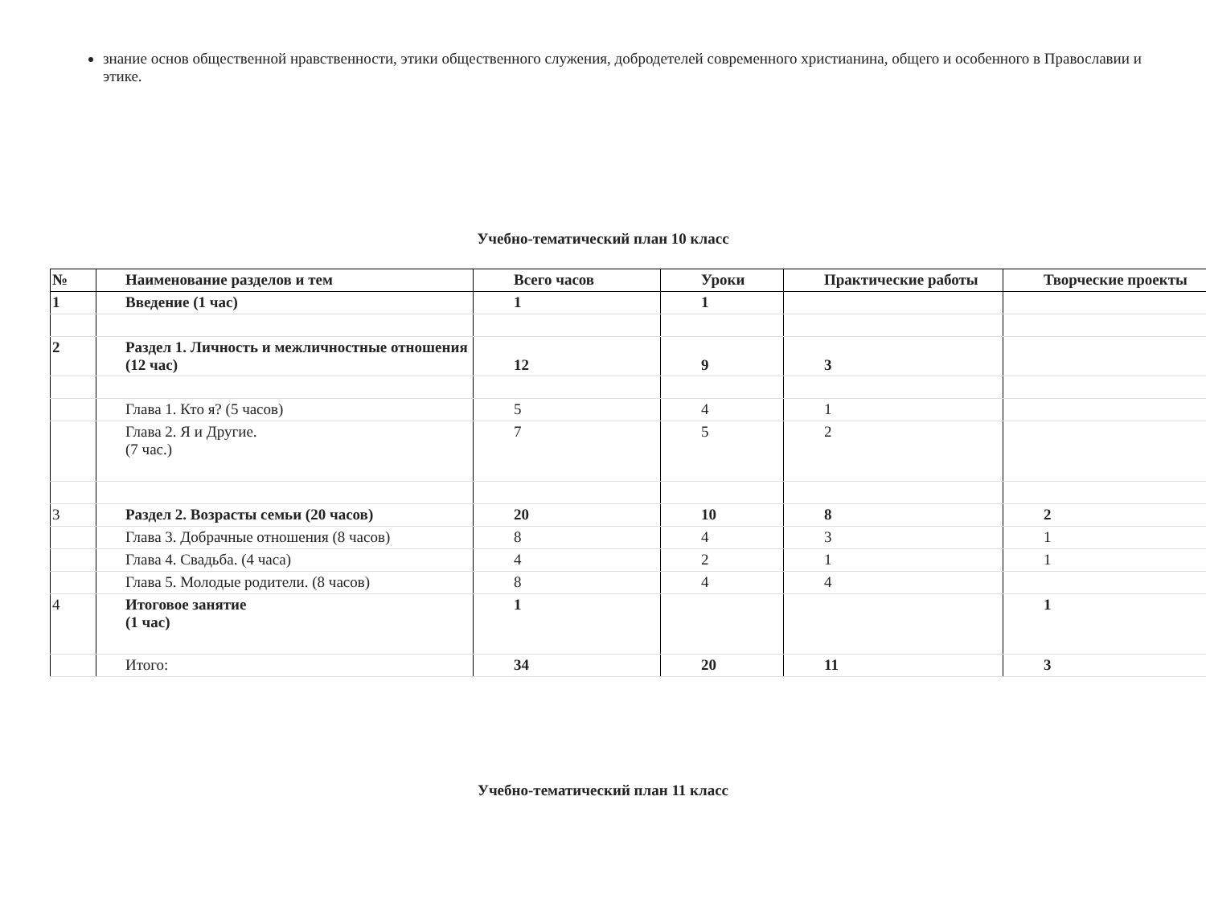знание основ общественной нравственности, этики общественного служения, добродетелей современного христианина, общего и особенного в Православии и этике.
Учебно-тематический план 10 класс
| № | Наименование разделов и тем | Всего часов | Уроки | Практические работы | Творческие проекты |
| --- | --- | --- | --- | --- | --- |
| 1 | Введение (1 час) | 1 | 1 | | |
| 2 | Раздел 1. Личность и межличностные отношения (12 час) | 12 | 9 | 3 | |
| | Глава 1. Кто я? (5 часов) | 5 | 4 | 1 | |
| | Глава 2. Я и Другие. (7 час.) | 7 | 5 | 2 | |
| 3 | Раздел 2. Возрасты семьи (20 часов) | 20 | 10 | 8 | 2 |
| | Глава 3. Добрачные отношения (8 часов) | 8 | 4 | 3 | 1 |
| | Глава 4. Свадьба. (4 часа) | 4 | 2 | 1 | 1 |
| | Глава 5. Молодые родители. (8 часов) | 8 | 4 | 4 | |
| 4 | Итоговое занятие (1 час) | 1 | | | 1 |
| | Итого: | 34 | 20 | 11 | 3 |
Учебно-тематический план 11 класс